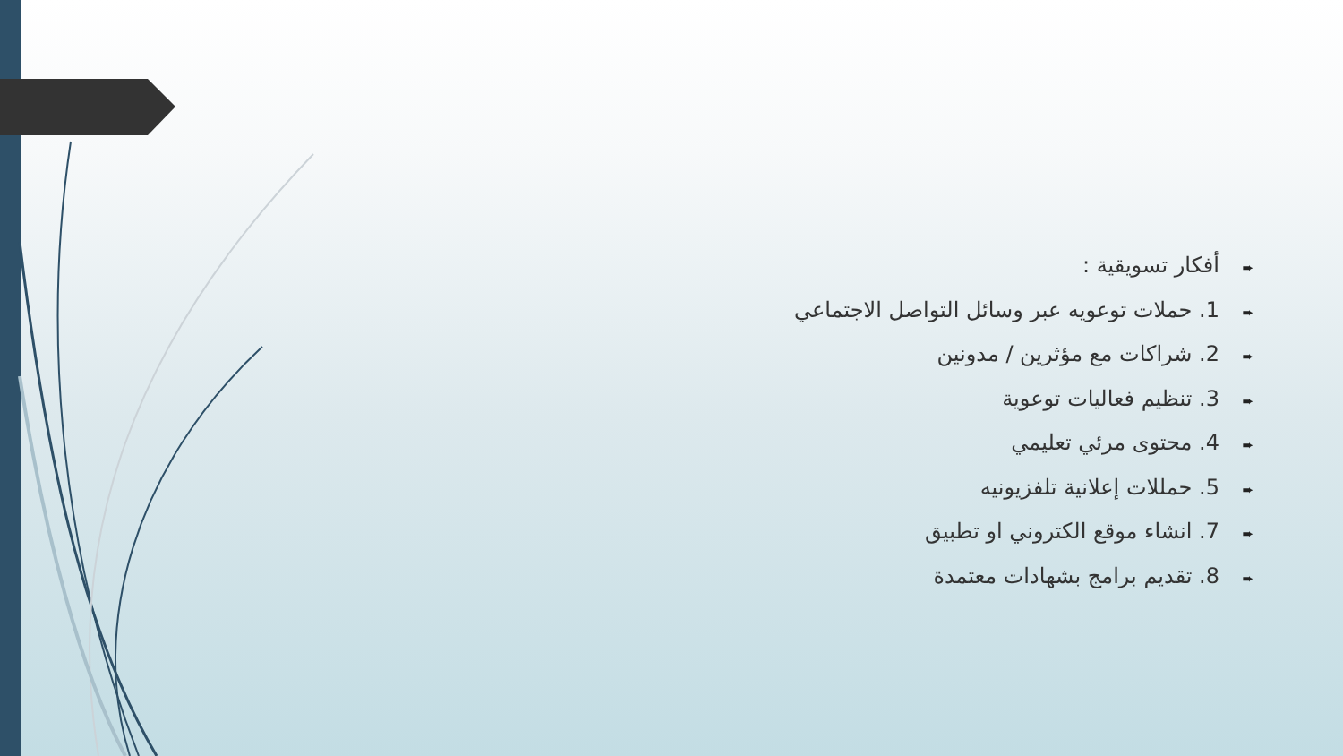➨ أفكار تسويقية :
➨ 1. حملات توعويه عبر وسائل التواصل الاجتماعي
➨ 2. شراكات مع مؤثرين / مدونين
➨ 3. تنظيم فعاليات توعوية
➨ 4. محتوى مرئي تعليمي
➨ 5. حمللات إعلانية تلفزيونيه
➨ 7. انشاء موقع الكتروني او تطبيق
➨ 8. تقديم برامج بشهادات معتمدة